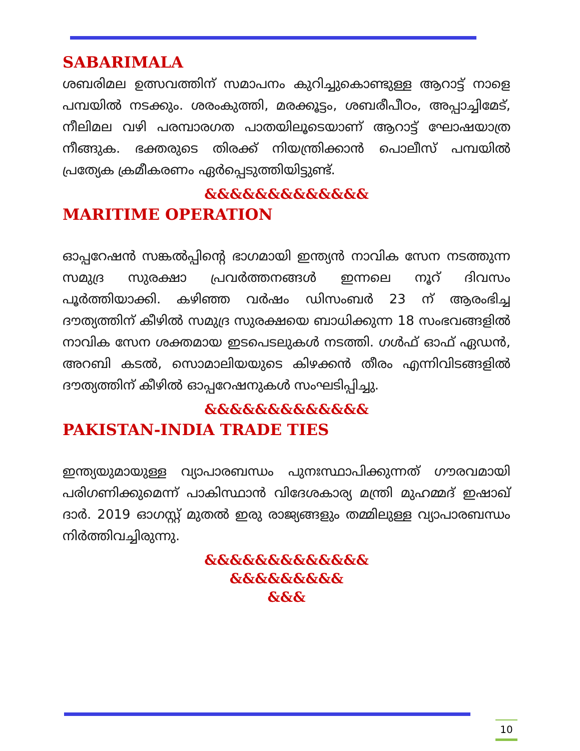SABARIMALA
ശബരിമല ഉത്സവത്തിന് സമാപനം കുറിച്ചുകൊണ്ടുള്ള ആറാട്ട് നാളെ പമ്പയിൽ നടക്കും. ശരംകുത്തി, മരക്കൂട്ടം, ശബരീപീഠം, അപ്പാച്ചിമേട്, നീലിമല വഴി പരമ്പാരഗത പാതയിലൂടെയാണ് ആറാട്ട് ഘോഷയാത്ര നീങ്ങുക. ഭക്തരുടെ തിരക്ക് നിയന്ത്രിക്കാൻ പൊലീസ് പമ്പയിൽ പ്രത്യേക ക്രമീകരണം ഏർപ്പെടുത്തിയിട്ടുണ്ട്.
&&&&&&&&&&&&&
MARITIME OPERATION
ഓപ്പറേഷൻ സങ്കൽപ്പിന്റെ ഭാഗമായി ഇന്ത്യൻ നാവിക സേന നടത്തുന്ന സമുദ്ര സുരക്ഷാ പ്രവർത്തനങ്ങൾ ഇന്നലെ നൂറ് ദിവസം പൂർത്തിയാക്കി. കഴിഞ്ഞ വർഷം ഡിസംബർ 23 ന് ആരംഭിച്ച ദൗത്യത്തിന് കീഴിൽ സമുദ്ര സുരക്ഷയെ ബാധിക്കുന്ന 18 സംഭവങ്ങളിൽ നാവിക സേന ശക്തമായ ഇടപെടലുകൾ നടത്തി. ഗൾഫ് ഓഫ് ഏഡൻ, അറബി കടൽ, സൊമാലിയയുടെ കിഴക്കൻ തീരം എന്നിവിടങ്ങളിൽ ദൗത്യത്തിന് കീഴിൽ ഓപ്പറേഷനുകൾ സംഘടിപ്പിച്ചു.
&&&&&&&&&&&&&
PAKISTAN-INDIA TRADE TIES
ഇന്ത്യയുമായുള്ള വ്യാപാരബന്ധം പുനഃസ്ഥാപിക്കുന്നത് ഗൗരവമായി പരിഗണിക്കുമെന്ന് പാകിസ്ഥാൻ വിദേശകാര്യ മന്ത്രി മുഹമ്മദ് ഇഷാഖ് ദാർ. 2019 ഓഗസ്റ്റ് മുതൽ ഇരു രാജ്യങ്ങളും തമ്മിലുള്ള വ്യാപാരബന്ധം നിർത്തിവച്ചിരുന്നു.
&&&&&&&&&&&&&
&&&&&&&&&
&&&
10